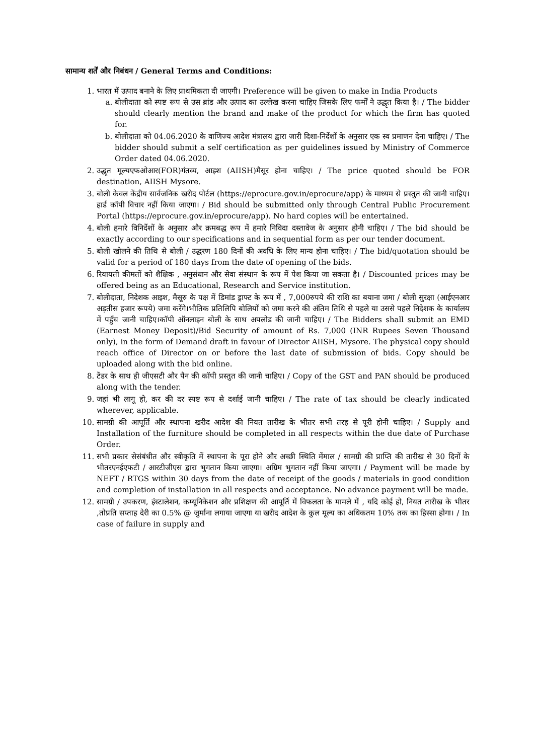सामान्य शर्तें और निबंधन / General Terms and Conditions:
1. भारत में उत्पाद बनाने के लिए प्राथमिकता दी जाएगी। Preference will be given to make in India Products
a. बोलीदाता को स्पष्ट रूप से उस ब्रांड और उत्पाद का उल्लेख करना चाहिए जिसके लिए फर्मों ने उद्धृत किया है। / The bidder should clearly mention the brand and make of the product for which the firm has quoted for.
b. बोलीदाता को 04.06.2020 के वाणिज्य आदेश मंत्रालय द्वारा जारी दिशा-निर्देशों के अनुसार एक स्व प्रमाणन देना चाहिए। / The bidder should submit a self certification as per guidelines issued by Ministry of Commerce Order dated 04.06.2020.
2. उद्धृत मूल्यएफओआर(FOR)गंतव्य, आइश (AIISH)मैसूर होना चाहिए। / The price quoted should be FOR destination, AIISH Mysore.
3. बोली केवल केंद्रीय सार्वजनिक खरीद पोर्टल (https://eprocure.gov.in/eprocure/app) के माध्यम से प्रस्तुत की जानी चाहिए। हार्ड कॉपी विचार नहीं किया जाएगा। / Bid should be submitted only through Central Public Procurement Portal (https://eprocure.gov.in/eprocure/app). No hard copies will be entertained.
4. बोली हमारे विनिर्देशों के अनुसार और क्रमबद्ध रूप में हमारे निविदा दस्तावेज के अनुसार होनी चाहिए। / The bid should be exactly according to our specifications and in sequential form as per our tender document.
5. बोली खोलने की तिथि से बोली / उद्धरण 180 दिनों की अवधि के लिए मान्य होना चाहिए। / The bid/quotation should be valid for a period of 180 days from the date of opening of the bids.
6. रियायती कीमतों को शैक्षिक , अनुसंधान और सेवा संस्थान के रूप में पेश किया जा सकता है। / Discounted prices may be offered being as an Educational, Research and Service institution.
7. बोलीदाता, निदेशक आइश, मैसूरु के पक्ष में डिमांड ड्राफ्ट के रूप में , 7,000रुपये की राशि का बयाना जमा / बोली सुरक्षा (आईएनआर अड़तीस हजार रूपये) जमा करेंगे।भौतिक प्रतिलिपि बोलियों को जमा करने की अंतिम तिथि से पहले या उससे पहले निदेशक के कार्यालय में पहुँच जानी चाहिए।कॉपी ऑनलाइन बोली के साथ अपलोड की जानी चाहिए। / The Bidders shall submit an EMD (Earnest Money Deposit)/Bid Security of amount of Rs. 7,000 (INR Rupees Seven Thousand only), in the form of Demand draft in favour of Director AIISH, Mysore. The physical copy should reach office of Director on or before the last date of submission of bids. Copy should be uploaded along with the bid online.
8. टेंडर के साथ ही जीएसटी और पैन की कॉपी प्रस्तुत की जानी चाहिए। / Copy of the GST and PAN should be produced along with the tender.
9. जहां भी लागू हो, कर की दर स्पष्ट रूप से दर्शाई जानी चाहिए। / The rate of tax should be clearly indicated wherever, applicable.
10. सामग्री की आपूर्ति और स्थापना खरीद आदेश की नियत तारीख के भीतर सभी तरह से पूरी होनी चाहिए। / Supply and Installation of the furniture should be completed in all respects within the due date of Purchase Order.
11. सभी प्रकार सेसंबंधीत और स्वीकृति में स्थापना के पूरा होने और अच्छी स्थिति मेंमाल / सामग्री की प्राप्ति की तारीख से 30 दिनों के भीतरएनईएफटी / आरटीजीएस द्वारा भुगतान किया जाएगा। अग्रिम भुगतान नहीं किया जाएगा। / Payment will be made by NEFT / RTGS within 30 days from the date of receipt of the goods / materials in good condition and completion of installation in all respects and acceptance. No advance payment will be made.
12. सामग्री / उपकरण, इंस्टालेशन, कम्यूनिकेशन और प्रशिक्षण की आपूर्ति में विफलता के मामले में , यदि कोई हो, नियत तारीख के भीतर ,तोप्रति सप्ताह देरी का 0.5% @ जुर्माना लगाया जाएगा या खरीद आदेश के कुल मूल्य का अधिकतम 10% तक का हिस्सा होगा। / In case of failure in supply and